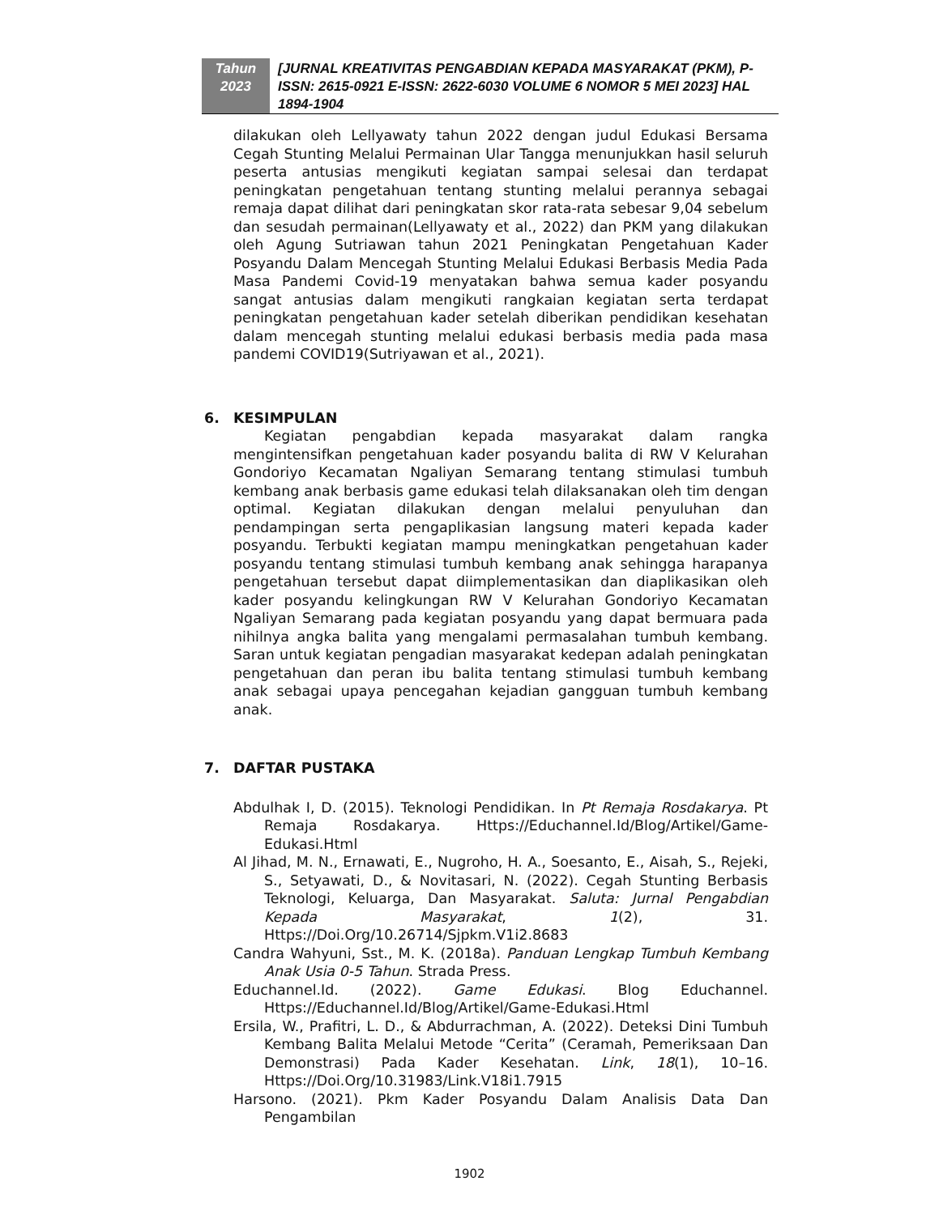Tahun
2023
[JURNAL KREATIVITAS PENGABDIAN KEPADA MASYARAKAT (PKM), P-ISSN: 2615-0921 E-ISSN: 2622-6030 VOLUME 6 NOMOR 5 MEI 2023] HAL 1894-1904
dilakukan oleh Lellyawaty tahun 2022 dengan judul Edukasi Bersama Cegah Stunting Melalui Permainan Ular Tangga menunjukkan hasil seluruh peserta antusias mengikuti kegiatan sampai selesai dan terdapat peningkatan pengetahuan tentang stunting melalui perannya sebagai remaja dapat dilihat dari peningkatan skor rata-rata sebesar 9,04 sebelum dan sesudah permainan(Lellyawaty et al., 2022) dan PKM yang dilakukan oleh Agung Sutriawan tahun 2021 Peningkatan Pengetahuan Kader Posyandu Dalam Mencegah Stunting Melalui Edukasi Berbasis Media Pada Masa Pandemi Covid-19 menyatakan bahwa semua kader posyandu sangat antusias dalam mengikuti rangkaian kegiatan serta terdapat peningkatan pengetahuan kader setelah diberikan pendidikan kesehatan dalam mencegah stunting melalui edukasi berbasis media pada masa pandemi COVID19(Sutriyawan et al., 2021).
6. KESIMPULAN
Kegiatan pengabdian kepada masyarakat dalam rangka mengintensifkan pengetahuan kader posyandu balita di RW V Kelurahan Gondoriyo Kecamatan Ngaliyan Semarang tentang stimulasi tumbuh kembang anak berbasis game edukasi telah dilaksanakan oleh tim dengan optimal. Kegiatan dilakukan dengan melalui penyuluhan dan pendampingan serta pengaplikasian langsung materi kepada kader posyandu. Terbukti kegiatan mampu meningkatkan pengetahuan kader posyandu tentang stimulasi tumbuh kembang anak sehingga harapanya pengetahuan tersebut dapat diimplementasikan dan diaplikasikan oleh kader posyandu kelingkungan RW V Kelurahan Gondoriyo Kecamatan Ngaliyan Semarang pada kegiatan posyandu yang dapat bermuara pada nihilnya angka balita yang mengalami permasalahan tumbuh kembang. Saran untuk kegiatan pengadian masyarakat kedepan adalah peningkatan pengetahuan dan peran ibu balita tentang stimulasi tumbuh kembang anak sebagai upaya pencegahan kejadian gangguan tumbuh kembang anak.
7. DAFTAR PUSTAKA
Abdulhak I, D. (2015). Teknologi Pendidikan. In Pt Remaja Rosdakarya. Pt Remaja Rosdakarya. Https://Educhannel.Id/Blog/Artikel/Game-Edukasi.Html
Al Jihad, M. N., Ernawati, E., Nugroho, H. A., Soesanto, E., Aisah, S., Rejeki, S., Setyawati, D., & Novitasari, N. (2022). Cegah Stunting Berbasis Teknologi, Keluarga, Dan Masyarakat. Saluta: Jurnal Pengabdian Kepada Masyarakat, 1(2), 31. Https://Doi.Org/10.26714/Sjpkm.V1i2.8683
Candra Wahyuni, Sst., M. K. (2018a). Panduan Lengkap Tumbuh Kembang Anak Usia 0-5 Tahun. Strada Press.
Educhannel.Id. (2022). Game Edukasi. Blog Educhannel. Https://Educhannel.Id/Blog/Artikel/Game-Edukasi.Html
Ersila, W., Prafitri, L. D., & Abdurrachman, A. (2022). Deteksi Dini Tumbuh Kembang Balita Melalui Metode “Cerita” (Ceramah, Pemeriksaan Dan Demonstrasi) Pada Kader Kesehatan. Link, 18(1), 10–16. Https://Doi.Org/10.31983/Link.V18i1.7915
Harsono. (2021). Pkm Kader Posyandu Dalam Analisis Data Dan Pengambilan
1902